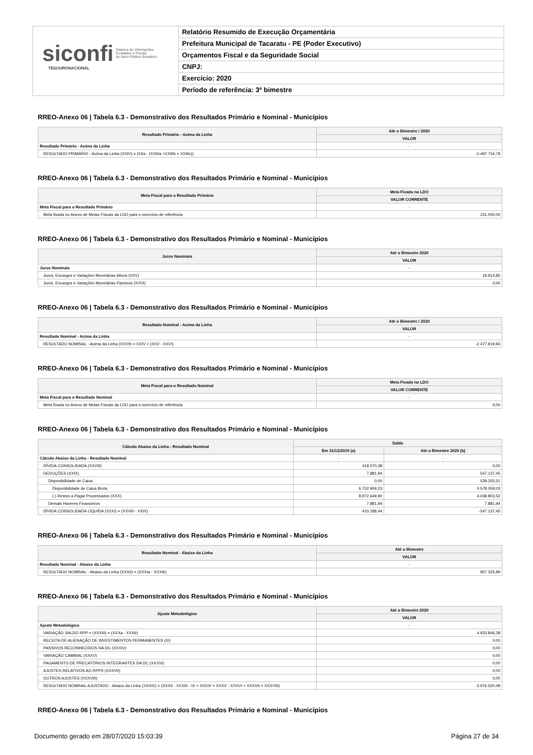siconfi Sistema de Informações
Contábeis e Fiscais
do Setor Público Brasileiro
TESOURONACIONAL
Relatório Resumido de Execução Orçamentária
Prefeitura Municipal de Tacaratu - PE (Poder Executivo)
Orçamentos Fiscal e da Seguridade Social
CNPJ:
Exercício: 2020
Período de referência: 3º bimestre
RREO-Anexo 06 | Tabela 6.3 - Demonstrativo dos Resultados Primário e Nominal - Municípios
| Resultado Primário - Acima da Linha | Até o Bimestre / 2020 |
| --- | --- |
| | VALOR |
| Resultado Primário - Acima da Linha | - |
| RESULTADO PRIMÁRIO - Acima da Linha (XXIV) = (XIIa - (XXIIIa +XXIIIb + XXIIIc)) | -2.497.734,78 |
RREO-Anexo 06 | Tabela 6.3 - Demonstrativo dos Resultados Primário e Nominal - Municípios
| Meta Fiscal para o Resultado Primário | Meta Fixada na LDO |
| --- | --- |
| | VALOR CORRENTE |
| Meta Fiscal para o Resultado Primário | - |
| Meta fixada no Anexo de Metas Fiscais da LDO para o exercício de referência | 231.000,00 |
RREO-Anexo 06 | Tabela 6.3 - Demonstrativo dos Resultados Primário e Nominal - Municípios
| Juros Nominais | Até o Bimestre 2020 |
| --- | --- |
| | VALOR |
| Juros Nominais | - |
| Juros, Encargos e Variações Monetárias Ativos (XXV) | 19.914,85 |
| Juros, Encargos e Variações Monetárias Passivos (XXVI) | 0,00 |
RREO-Anexo 06 | Tabela 6.3 - Demonstrativo dos Resultados Primário e Nominal - Municípios
| Resultado Nominal - Acima da Linha | Até o Bimestre / 2020 |
| --- | --- |
| | VALOR |
| Resultado Nominal - Acima da Linha | - |
| RESULTADO NOMINAL - Acima da Linha (XXVII) = XXIV + (XXV - XXVI) | -2.477.819,93 |
RREO-Anexo 06 | Tabela 6.3 - Demonstrativo dos Resultados Primário e Nominal - Municípios
| Meta Fiscal para o Resultado Nominal | Meta Fixada na LDO |
| --- | --- |
| | VALOR CORRENTE |
| Meta Fiscal para o Resultado Nominal | - |
| Meta fixada no Anexo de Metas Fiscais da LDO para o exercício de referência | 0,00 |
RREO-Anexo 06 | Tabela 6.3 - Demonstrativo dos Resultados Primário e Nominal - Municípios
| Cálculo Abaixo da Linha - Resultado Nominal | Saldo | |
| --- | --- | --- |
| | Em 31/12/2019 (a) | Até o Bimestre 2020 (b) |
| Cálculo Abaixo da Linha - Resultado Nominal | - | - |
| DÍVIDA CONSOLIDADA (XXVIII) | 418.070,38 | 0,00 |
| DEDUÇÕES (XXIX) | 7.881,94 | 547.137,45 |
| Disponibilidade de Caixa | 0,00 | 539.255,51 |
| Disponibilidade de Caixa Bruta | 6.702.909,23 | 4.578.059,03 |
| (-) Restos a Pagar Processados (XXX) | 8.972.649,90 | 4.038.803,52 |
| Demais Haveres Financeiros | 7.881,94 | 7.881,94 |
| DÍVIDA CONSOLIDADA LÍQUIDA (XXXI) = (XXVIII - XXIX) | 410.188,44 | -547.137,45 |
RREO-Anexo 06 | Tabela 6.3 - Demonstrativo dos Resultados Primário e Nominal - Municípios
| Resultado Nominal - Abaixo da Linha | Até o Bimestre |
| --- | --- |
| | VALOR |
| Resultado Nominal - Abaixo da Linha | - |
| RESULTADO NOMINAL - Abaixo da Linha (XXXII) = (XXXIa - XXXIb) | 957.325,89 |
RREO-Anexo 06 | Tabela 6.3 - Demonstrativo dos Resultados Primário e Nominal - Municípios
| Ajuste Metodológico | Até o Bimestre 2020 |
| --- | --- |
| | VALOR |
| Ajuste Metodológico | - |
| VARIAÇÃO SALDO RPP = (XXXIII) = (XXXa - XXXb) | 4.933.846,38 |
| RECEITA DE ALIENAÇÃO DE INVESTIMENTOS PERMANENTES (IX) | 0,00 |
| PASSIVOS RECONHECIDOS NA DC (XXXIV) | 0,00 |
| VARIAÇÃO CAMBIAL (XXXV) | 0,00 |
| PAGAMENTO DE PRECATÓRIOS INTEGRANTES DA DC (XXXVI) | 0,00 |
| AJUSTES RELATIVOS AO RPPS (XXXVII) | 0,00 |
| OUTROS AJUSTES (XXXVIII) | 0,00 |
| RESULTADO NOMINAL AJUSTADO - Abaixo da Linha (XXXIX) = (XXXII - XXXIII - IX + XXXIV + XXXV - XXXVI + XXXVII + XXXVIII) | -3.976.520,49 |
RREO-Anexo 06 | Tabela 6.3 - Demonstrativo dos Resultados Primário e Nominal - Municípios
Documento gerado em 28/07/2020 15:03:39 Página 27 de 34